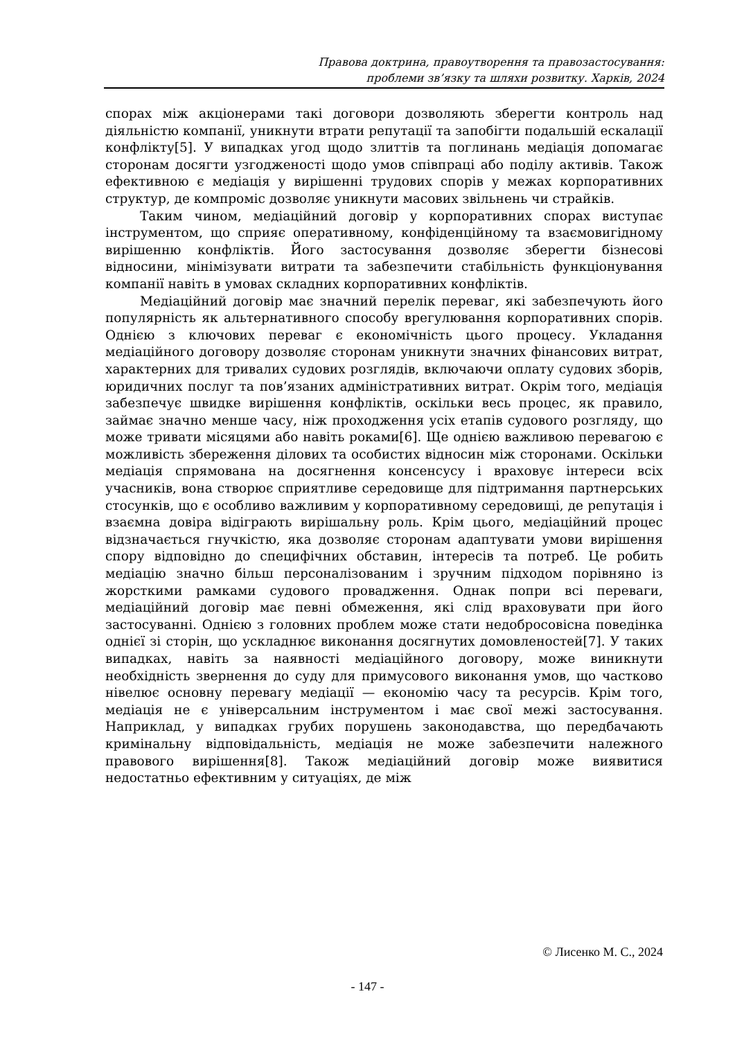Правова доктрина, правоутворення та правозастосування:
проблеми зв’язку та шляхи розвитку. Харків, 2024
спорах між акціонерами такі договори дозволяють зберегти контроль над діяльністю компанії, уникнути втрати репутації та запобігти подальшій ескалації конфлікту[5]. У випадках угод щодо злиттів та поглинань медіація допомагає сторонам досягти узгодженості щодо умов співпраці або поділу активів. Також ефективною є медіація у вирішенні трудових спорів у межах корпоративних структур, де компроміс дозволяє уникнути масових звільнень чи страйків.
Таким чином, медіаційний договір у корпоративних спорах виступає інструментом, що сприяє оперативному, конфіденційному та взаємовигідному вирішенню конфліктів. Його застосування дозволяє зберегти бізнесові відносини, мінімізувати витрати та забезпечити стабільність функціонування компанії навіть в умовах складних корпоративних конфліктів.
Медіаційний договір має значний перелік переваг, які забезпечують його популярність як альтернативного способу врегулювання корпоративних спорів. Однією з ключових переваг є економічність цього процесу. Укладання медіаційного договору дозволяє сторонам уникнути значних фінансових витрат, характерних для тривалих судових розглядів, включаючи оплату судових зборів, юридичних послуг та пов’язаних адміністративних витрат. Окрім того, медіація забезпечує швидке вирішення конфліктів, оскільки весь процес, як правило, займає значно менше часу, ніж проходження усіх етапів судового розгляду, що може тривати місяцями або навіть роками[6]. Ще однією важливою перевагою є можливість збереження ділових та особистих відносин між сторонами. Оскільки медіація спрямована на досягнення консенсусу і враховує інтереси всіх учасників, вона створює сприятливе середовище для підтримання партнерських стосунків, що є особливо важливим у корпоративному середовищі, де репутація і взаємна довіра відіграють вирішальну роль. Крім цього, медіаційний процес відзначається гнучкістю, яка дозволяє сторонам адаптувати умови вирішення спору відповідно до специфічних обставин, інтересів та потреб. Це робить медіацію значно більш персоналізованим і зручним підходом порівняно із жорсткими рамками судового провадження. Однак попри всі переваги, медіаційний договір має певні обмеження, які слід враховувати при його застосуванні. Однією з головних проблем може стати недобросовісна поведінка однієї зі сторін, що ускладнює виконання досягнутих домовленостей[7]. У таких випадках, навіть за наявності медіаційного договору, може виникнути необхідність звернення до суду для примусового виконання умов, що частково нівелює основну перевагу медіації — економію часу та ресурсів. Крім того, медіація не є універсальним інструментом і має свої межі застосування. Наприклад, у випадках грубих порушень законодавства, що передбачають кримінальну відповідальність, медіація не може забезпечити належного правового вирішення[8]. Також медіаційний договір може виявитися недостатньо ефективним у ситуаціях, де між
© Лисенко М. С., 2024
- 147 -